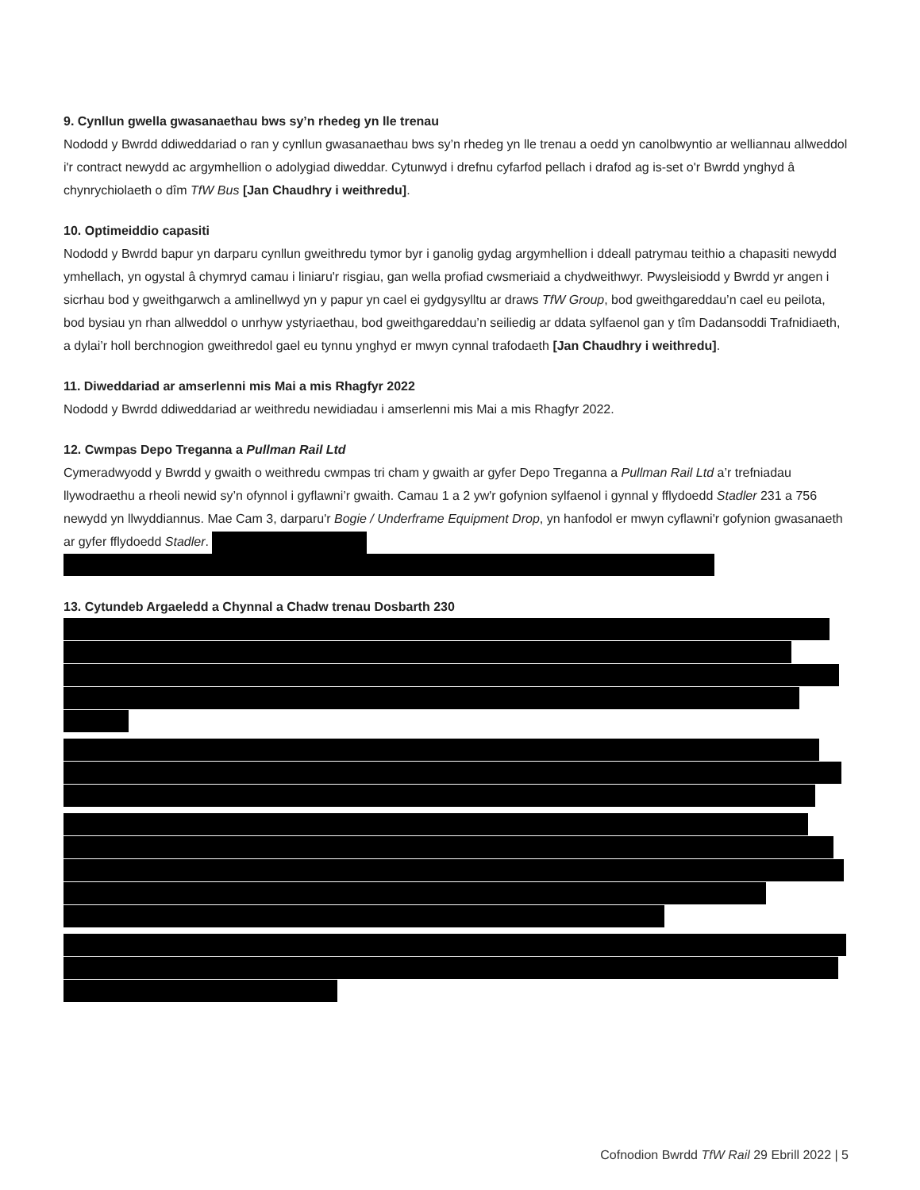9. Cynllun gwella gwasanaethau bws sy’n rhedeg yn lle trenau
Nododd y Bwrdd ddiweddariad o ran y cynllun gwasanaethau bws sy’n rhedeg yn lle trenau a oedd yn canolbwyntio ar welliannau allweddol i'r contract newydd ac argymhellion o adolygiad diweddar. Cytunwyd i drefnu cyfarfod pellach i drafod ag is-set o'r Bwrdd ynghyd â chynrychiolaeth o dîm TfW Bus [Jan Chaudhry i weithredu].
10. Optimeiddio capasiti
Nododd y Bwrdd bapur yn darparu cynllun gweithredu tymor byr i ganolig gydag argymhellion i ddeall patrymau teithio a chapasiti newydd ymhellach, yn ogystal â chymryd camau i liniaru'r risgiau, gan wella profiad cwsmeriaid a chydweithwyr. Pwysleisiodd y Bwrdd yr angen i sicrhau bod y gweithgarwch a amlinellwyd yn y papur yn cael ei gydgysylltu ar draws TfW Group, bod gweithgareddau’n cael eu peilota, bod bysiau yn rhan allweddol o unrhyw ystyriaethau, bod gweithgareddau’n seiliedig ar ddata sylfaenol gan y tîm Dadansoddi Trafnidiaeth, a dylai’r holl berchnogion gweithredol gael eu tynnu ynghyd er mwyn cynnal trafodaeth [Jan Chaudhry i weithredu].
11. Diweddariad ar amserlenni mis Mai a mis Rhagfyr 2022
Nododd y Bwrdd ddiweddariad ar weithredu newidiadau i amserlenni mis Mai a mis Rhagfyr 2022.
12. Cwmpas Depo Treganna a Pullman Rail Ltd
Cymeradwyodd y Bwrdd y gwaith o weithredu cwmpas tri cham y gwaith ar gyfer Depo Treganna a Pullman Rail Ltd a’r trefniadau llywodraethu a rheoli newid sy’n ofynnol i gyflawni’r gwaith. Camau 1 a 2 yw'r gofynion sylfaenol i gynnal y fflydoedd Stadler 231 a 756 newydd yn llwyddiannus. Mae Cam 3, darparu'r Bogie / Underframe Equipment Drop, yn hanfodol er mwyn cyflawni'r gofynion gwasanaeth ar gyfer fflydoedd Stadler.
13. Cytundeb Argaeledd a Chynnal a Chadw trenau Dosbarth 230
Cofnodion Bwrdd TfW Rail 29 Ebrill 2022 | 5